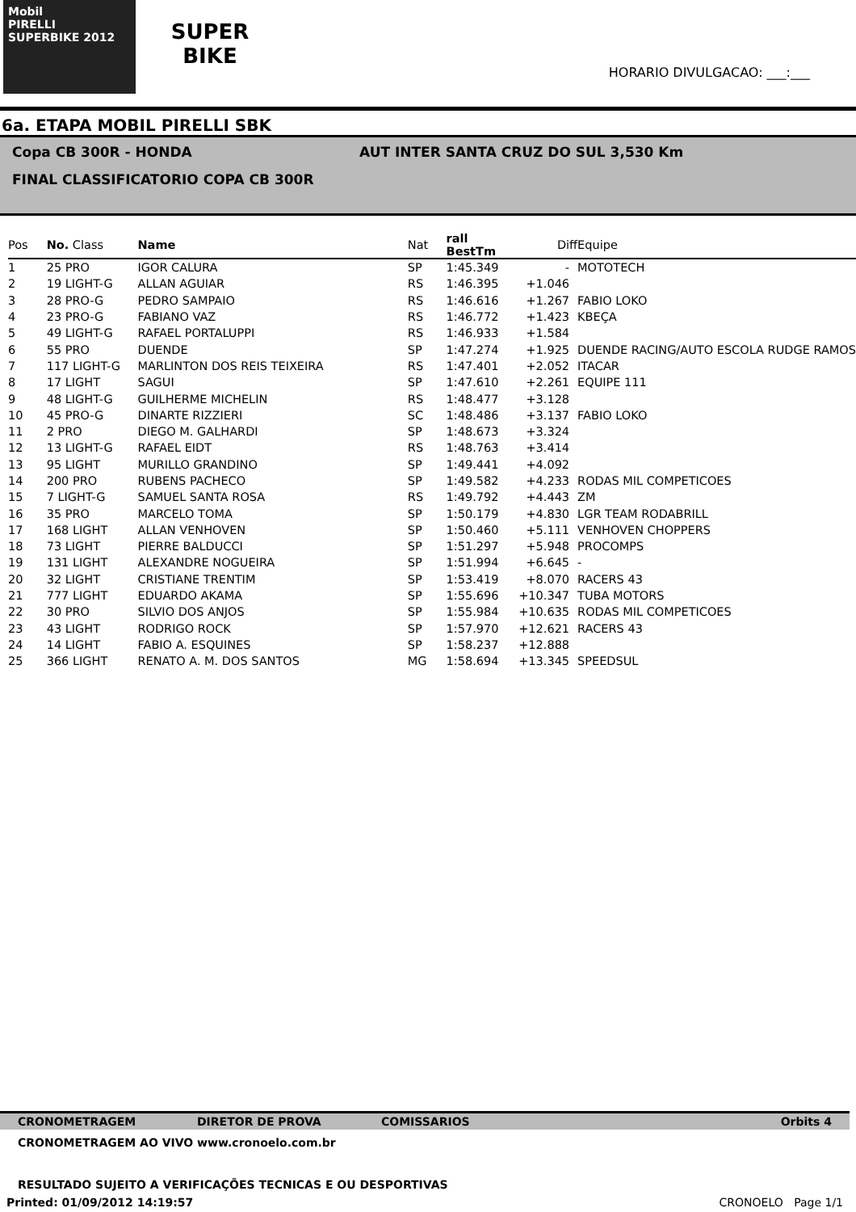Mobil
PIRELLI
SUPERBIKE 2012
SUPER
BIKE
HORARIO DIVULGACAO: ___:___
6a. ETAPA MOBIL PIRELLI SBK
Copa CB 300R - HONDA AUT INTER SANTA CRUZ DO SUL 3,530 Km
FINAL CLASSIFICATORIO COPA CB 300R
| Pos | No. Class | Name | Nat | rall BestTm | Diff | Equipe |
| --- | --- | --- | --- | --- | --- | --- |
| 1 | 25 PRO | IGOR CALURA | SP | 1:45.349 | - | MOTOTECH |
| 2 | 19 LIGHT-G | ALLAN AGUIAR | RS | 1:46.395 | +1.046 | |
| 3 | 28 PRO-G | PEDRO SAMPAIO | RS | 1:46.616 | +1.267 | FABIO LOKO |
| 4 | 23 PRO-G | FABIANO VAZ | RS | 1:46.772 | +1.423 | KBEÇA |
| 5 | 49 LIGHT-G | RAFAEL PORTALUPPI | RS | 1:46.933 | +1.584 | |
| 6 | 55 PRO | DUENDE | SP | 1:47.274 | +1.925 | DUENDE RACING/AUTO ESCOLA RUDGE RAMOS |
| 7 | 117 LIGHT-G | MARLINTON DOS REIS TEIXEIRA | RS | 1:47.401 | +2.052 | ITACAR |
| 8 | 17 LIGHT | SAGUI | SP | 1:47.610 | +2.261 | EQUIPE 111 |
| 9 | 48 LIGHT-G | GUILHERME MICHELIN | RS | 1:48.477 | +3.128 | |
| 10 | 45 PRO-G | DINARTE RIZZIERI | SC | 1:48.486 | +3.137 | FABIO LOKO |
| 11 | 2 PRO | DIEGO M. GALHARDI | SP | 1:48.673 | +3.324 | |
| 12 | 13 LIGHT-G | RAFAEL EIDT | RS | 1:48.763 | +3.414 | |
| 13 | 95 LIGHT | MURILLO GRANDINO | SP | 1:49.441 | +4.092 | |
| 14 | 200 PRO | RUBENS PACHECO | SP | 1:49.582 | +4.233 | RODAS MIL COMPETICOES |
| 15 | 7 LIGHT-G | SAMUEL SANTA ROSA | RS | 1:49.792 | +4.443 | ZM |
| 16 | 35 PRO | MARCELO TOMA | SP | 1:50.179 | +4.830 | LGR TEAM RODABRILL |
| 17 | 168 LIGHT | ALLAN VENHOVEN | SP | 1:50.460 | +5.111 | VENHOVEN CHOPPERS |
| 18 | 73 LIGHT | PIERRE BALDUCCI | SP | 1:51.297 | +5.948 | PROCOMPS |
| 19 | 131 LIGHT | ALEXANDRE NOGUEIRA | SP | 1:51.994 | +6.645 | - |
| 20 | 32 LIGHT | CRISTIANE TRENTIM | SP | 1:53.419 | +8.070 | RACERS 43 |
| 21 | 777 LIGHT | EDUARDO AKAMA | SP | 1:55.696 | +10.347 | TUBA MOTORS |
| 22 | 30 PRO | SILVIO DOS ANJOS | SP | 1:55.984 | +10.635 | RODAS MIL COMPETICOES |
| 23 | 43 LIGHT | RODRIGO ROCK | SP | 1:57.970 | +12.621 | RACERS 43 |
| 24 | 14 LIGHT | FABIO A. ESQUINES | SP | 1:58.237 | +12.888 | |
| 25 | 366 LIGHT | RENATO A. M. DOS SANTOS | MG | 1:58.694 | +13.345 | SPEEDSUL |
CRONOMETRAGEM DIRETOR DE PROVA COMISSARIOS Orbits 4
CRONOMETRAGEM AO VIVO www.cronoelo.com.br
RESULTADO SUJEITO A VERIFICAÇÕES TECNICAS E OU DESPORTIVAS
Printed: 01/09/2012 14:19:57 CRONOELO Page 1/1